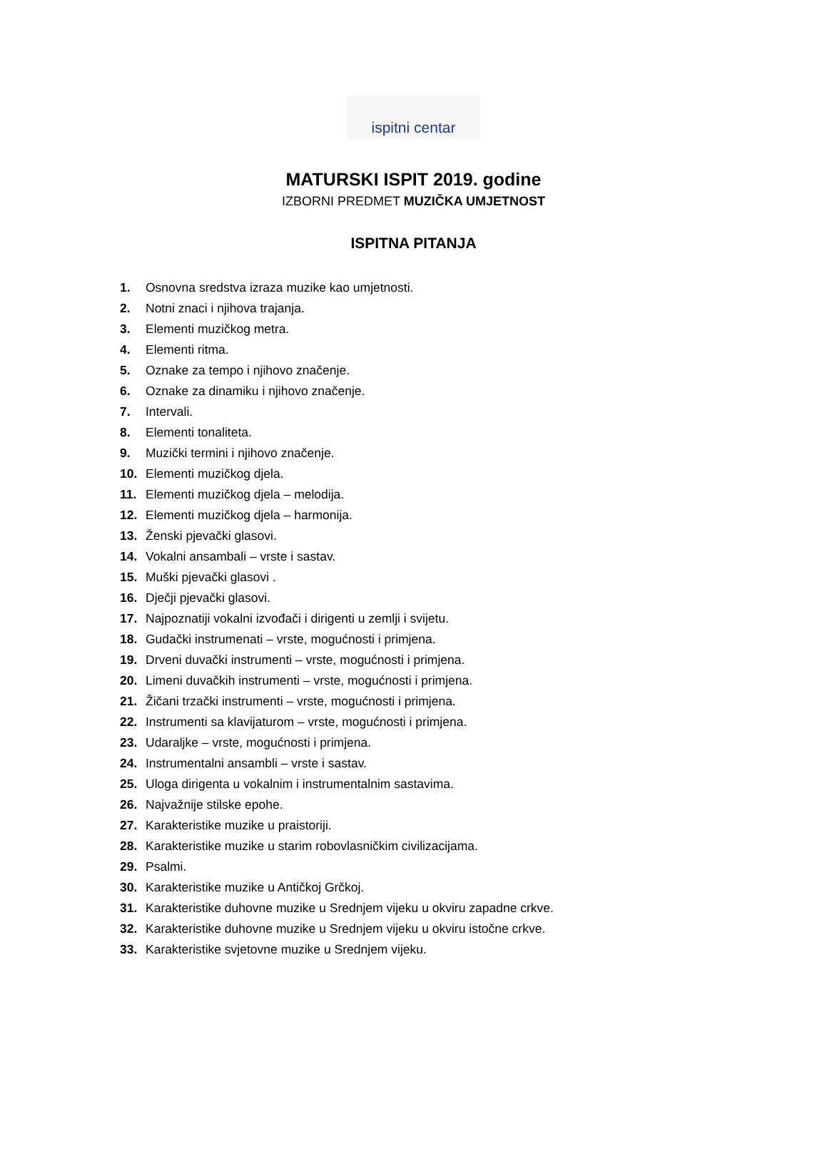ispitni centar
MATURSKI ISPIT 2019. godine
IZBORNI PREDMET MUZIČKA UMJETNOST
ISPITNA PITANJA
1. Osnovna sredstva izraza muzike kao umjetnosti.
2. Notni znaci i njihova trajanja.
3. Elementi muzičkog metra.
4. Elementi ritma.
5. Oznake za tempo i njihovo značenje.
6. Oznake za dinamiku i njihovo značenje.
7. Intervali.
8. Elementi tonaliteta.
9. Muzički termini i njihovo značenje.
10. Elementi muzičkog djela.
11. Elementi muzičkog djela – melodija.
12. Elementi muzičkog djela – harmonija.
13. Ženski pjevački glasovi.
14. Vokalni ansambali – vrste i sastav.
15. Muški pjevački glasovi .
16. Dječji pjevački glasovi.
17. Najpoznatiji vokalni izvođači i dirigenti u zemlji i svijetu.
18. Gudački instrumenati – vrste, mogućnosti i primjena.
19. Drveni duvački instrumenti – vrste, mogućnosti i primjena.
20. Limeni duvačkih instrumenti – vrste, mogućnosti i primjena.
21. Žičani trzački instrumenti – vrste, mogućnosti i primjena.
22. Instrumenti sa klavijaturom – vrste, mogućnosti i primjena.
23. Udaraljke – vrste, mogućnosti i primjena.
24. Instrumentalni ansambli – vrste i sastav.
25. Uloga dirigenta u vokalnim i instrumentalnim sastavima.
26. Najvažnije stilske epohe.
27. Karakteristike muzike u praistoriji.
28. Karakteristike muzike u starim robovlasničkim civilizacijama.
29. Psalmi.
30. Karakteristike muzike u Antičkoj Grčkoj.
31. Karakteristike duhovne muzike u Srednjem vijeku u okviru zapadne crkve.
32. Karakteristike duhovne muzike u Srednjem vijeku u okviru istočne crkve.
33. Karakteristike svjetovne muzike u Srednjem vijeku.